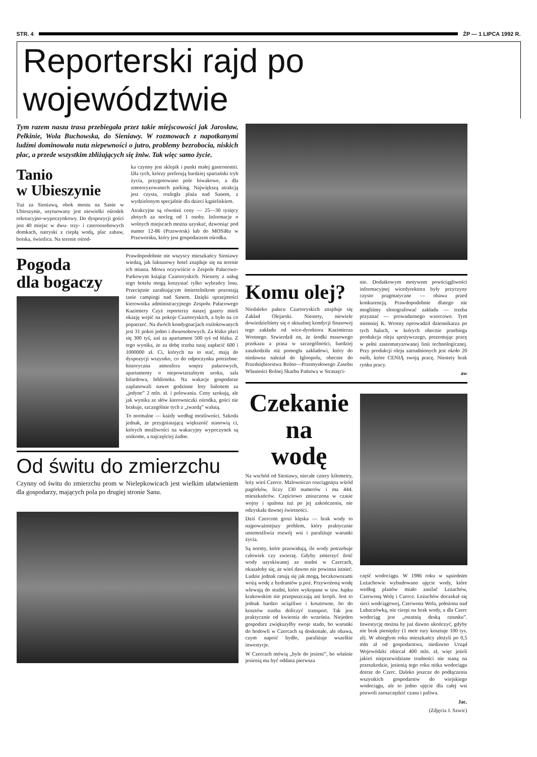STR. 4 ŻP — 1 LIPCA 1992 R.
Reporterski rajd po województwie
Tym razem nasza trasa przebiegała przez takie miejscowości jak Jarosław, Pełkinie, Wola Buchowska, do Sieniawy. W rozmowach z napotkanymi ludźmi dominowała nuta niepewności o jutro, problemy bezrobocia, niskich płac, a przede wszystkim zbliżających się żniw. Tak więc samo życie.
Tanio
w Ubieszynie
Tuż za Sieniawą, obok mostu na Sanie w Ubieszynie, usytuowany jest niewielki ośrodek rekreacyjno-wypoczynkowy. Do dyspozycji gości jest 40 miejsc w dwu- trzy- i czteroosobowych domkach, natryski z ciepłą wodą, plac zabaw, boiska, świetlica. Na terenie ośrod-
ka czynny jest sklepik i punkt małej gastronomii. Dla tych, którzy preferują bardziej spartański tryb życia, przygotowano pole biwakowe, a dla zmotoryzowanech parking. Największą atrakcją jest czysta, rozległa plaża nad Sanem, z wydzielonym specjalnie dla dzieci kąpieliskiem.
Atrakcyjne są również ceny — 25—30 tysięcy złotych za nocleg od 1 osoby. Informacje o wolnych miejscach można uzyskać, dzwoniąc pod numer 12-86 (Przeworsk) lub do MOSiRu w Przeworsku, który jest gospodarzem ośrodka.
Pogoda
dla bogaczy
Prawdopodobnie nie wszyscy mieszkańcy Sieniawy wiedzą, jak luksusowy hotel znajduje się na terenie ich miasta. Mowa oczywiście o Zespole Pałacowo-Parkowym książąt Czartoryskich. Niestety z usług tego hotelu mogą korzystać tylko wybrańcy losu. Przeciętnie zarabiającym śmiertelnikom pozostają tanie campingi nad Sanem. Dzięki uprzejmości kierownika administracyjnego Zespołu Pałacowego Kazimiery Czyż reporterzy naszej gazety mieli okazję wejść na pokoje Czartoryskich, a było na co popatrzeć. Na dwóch kondygnacjach rozlokowanych jest 31 pokoi jedno i dwuosobowych. Za łóżko płaci się 300 tyś, zaś za apartament 500 tyś od łóżka. Z tego wynika, że za dobę trzeba tutaj zapłacić 600 i 1000000 zł. Ci, których na to stać, mają do dyspozycji wszystko, co do odpoczynku potrzebne: historyczna atmosfera wnętrz pałacowych, apartamenty o niepowtarzalnym uroku, sala bilardowa, biblioteka. Na wakacje gospodarze zaplanowali nawet godzinne loty balonem za „jedyne” 2 mln. zł. i polowania. Ceny szokują, ale jak wynika ze słów kierowniczki ośrodka, gości nie brakuje, szczególnie tych z „twardą” walutą.
To normalne — każdy według możliwości. Szkoda jednak, że przygniatającą większość stanowią ci, których możliwości na wakacyjny wypoczynek są znikome, a najczęściej żadne.
Od świtu do zmierzchu
Czynny od świtu do zmierzchu prom w Nielepkowicach jest wielkim ułatwieniem dla gospodarzy, mających pola po drugiej stronie Sanu.
Komu olej?
Niedaleko pałacu Czartoryskich znajduje się Zakład Olejarski. Niestety, niewiele dowiedzieliśmy się o aktualnej kondycji finasowej tego zakładu od wice-dyrektora Kazimierza Wrotnego. Stwierdził on, że środki masowego przekazu a prasa w szczególności, bardziej zaszkodziła niż pomogła zakładowi, który do niedawna należał do Igloopolu, obecnie do Przedsiębiorstwa Rolno—Przemysłowego Zasobu Własności Rolnej Skarbu Państwa w Straszęci-
nie. Dodatkowym motywem powściągliwości informacyjnej wicedyrektora były przyczyny czysto pragmatyczne — obawa przed konkurencją. Prawdopodobnie dlatego nie mogliśmy sfotografować zakładu — trzeba przyznać — prowadzonego wzorcowo. Tym niemniej K. Wrotny oprowadził dziennikarza po tych halach, w których obecnie przebiega produkcja oleju spożywczego, prezentując pracę w pełni zautomatyzowanej linii technologicznej. Przy produkcji oleju zatrudnionych jest około 20 osób, które CENIĄ swoją pracę. Niestety brak rynku pracy.
aw
Czekanie
na
wodę
Na wschód od Sieniawy, niecałe cztery kilometry, leży wieś Czerce. Malowniczo rozciągnięta wśród pagórków, liczy 130 numerów i ma 444. mieszkańców. Częściowo zniszczona w czasie wojny i spalona tuż po jej zakończeniu, nie odzyskała dawnej świetności.
Dziś Czercom grozi klęska — brak wody to najpoważniejszy problem, który praktycznie uniemożliwia rozwój wsi i paraliżuje warunki życia.
Są normy, które przewidują, ile wody potrzebuje człowiek czy zwierzę. Gdyby zmierzyć ilość wody uzyskiwanej ze studni w Czercach, okazałoby się, że wieś dawno nie powinna istnieć. Ludzie jednak ratują się jak mogą, beczkowozami wożą wodę z hydrantów p.poż. Przywożoną wodę wlewają do studni, które wykopane w tzw. łupku krakowskim nie przepuszczają ani kropli. Jest to jednak bardzo uciążliwe i kosztowne, bo do kosztów trzeba doliczyć transport. Tak jest praktycznie od kwietnia do września. Niejeden gospodarz zwiększyłby swoje stado, bo warunki do hodowli w Czercach są doskonałe, ale obawa, czym napoić bydło, paraliżuje wszelkie inwestycje.
W Czercach mówią „byle do jesieni”, bo właśnie jesienią ma być oddana pierwsza
część wodociągu. W 1986 roku w sąsiednim Leżachowie wybudowano ujęcie wody, które według planów miało zasilać Leżachów, Czerwoną Wolę i Czerce. Leżachów doczekał się sieci wodciągowej, Czerwona Wola, położona nad Lubaczówką, nie cierpi na brak wody, a dla Czerc wodociąg jest „ostatnią deską ratunku”. Inwestycję można by już dawno ukończyć, gdyby nie brak pieniędzy (1 metr rury kosztuje 100 tys. zł). W ubiegłym roku mieszkańcy złożyli po 0,5 mln zł od gospodarstwa, niedawno Urząd Wojewódzki obiecał 400 mln. zł, więc jeżeli jakieś nieprzewidziane trudności nie staną na przeszkodzie, jesienią tego roku nitka wodociągu dotrze do Czerc. Daleko jeszcze do podłączenia wszystkich gospodarstw do wiejskiego wodociągu, ale to jedno ujęcie dla całej wsi pozwoli zaoszczędzić czasu i paliwa.
Jac.
(Zdjęcia J. Szwic)